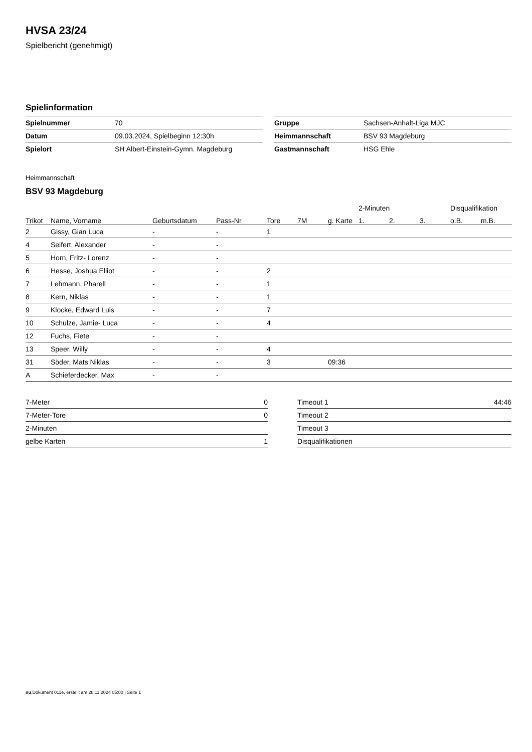HVSA 23/24
Spielbericht (genehmigt)
Spielinformation
| Spielnummer | 70 |
| Datum | 09.03.2024, Spielbeginn 12:30h |
| Spielort | SH Albert-Einstein-Gymn. Magdeburg |
| Gruppe | Sachsen-Anhalt-Liga MJC |
| Heimmannschaft | BSV 93 Magdeburg |
| Gastmannschaft | HSG Ehle |
Heimmannschaft
BSV 93 Magdeburg
| | | | | | | | 2-Minuten | | | Disqualifikation | |
| --- | --- | --- | --- | --- | --- | --- | --- | --- | --- | --- | --- |
| Trikot | Name, Vorname | Geburtsdatum | Pass-Nr | Tore | 7M | g. Karte | 1. | 2. | 3. | o.B. | m.B. |
| 2 | Gissy, Gian Luca | - | - | 1 | | | | | | | |
| 4 | Seifert, Alexander | - | - | | | | | | | | |
| 5 | Horn, Fritz- Lorenz | - | - | | | | | | | | |
| 6 | Hesse, Joshua Elliot | - | - | 2 | | | | | | | |
| 7 | Lehmann, Pharell | - | - | 1 | | | | | | | |
| 8 | Kern, Niklas | - | - | 1 | | | | | | | |
| 9 | Klocke, Edward Luis | - | - | 7 | | | | | | | |
| 10 | Schulze, Jamie- Luca | - | - | 4 | | | | | | | |
| 12 | Fuchs, Fiete | - | - | | | | | | | | |
| 13 | Speer, Willy | - | - | 4 | | | | | | | |
| 31 | Söder, Mats Niklas | - | - | 3 | | 09:36 | | | | | |
| A | Schieferdecker, Max | - | - | | | | | | | | |
| 7-Meter | 0 |
| 7-Meter-Tore | 0 |
| 2-Minuten | |
| gelbe Karten | 1 |
| Timeout 1 | 44:46 |
| Timeout 2 | |
| Timeout 3 | |
| Disqualifikationen | |
nu.Dokument 011e, erstellt am 28.11.2024 05:00 | Seite 1